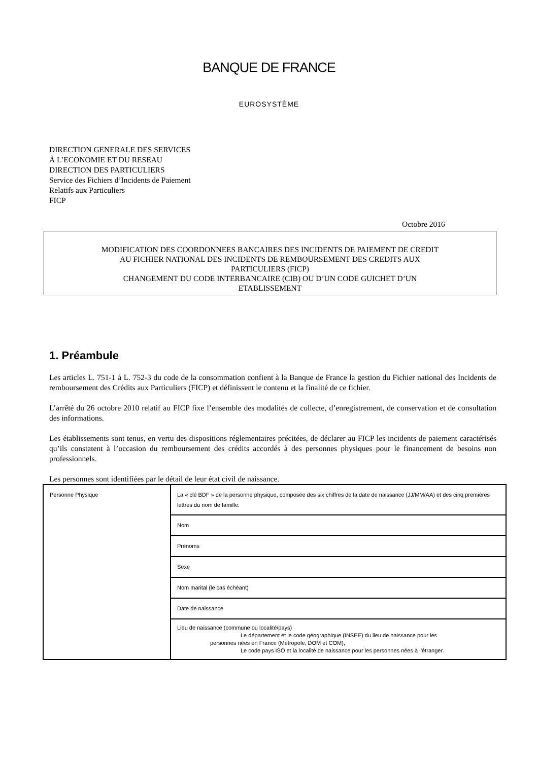BANQUE DE FRANCE
EUROSYSTÈME
DIRECTION GENERALE DES SERVICES
À L’ECONOMIE ET DU RESEAU
DIRECTION DES PARTICULIERS
Service des Fichiers d’Incidents de Paiement
Relatifs aux Particuliers
FICP
Octobre 2016
MODIFICATION DES COORDONNEES BANCAIRES DES INCIDENTS DE PAIEMENT DE CREDIT
AU FICHIER NATIONAL DES INCIDENTS DE REMBOURSEMENT DES CREDITS AUX
PARTICULIERS (FICP)
CHANGEMENT DU CODE INTERBANCAIRE (CIB) OU D’UN CODE GUICHET D’UN
ETABLISSEMENT
1. Préambule
Les articles L. 751-1 à L. 752-3 du code de la consommation confient à la Banque de France la gestion du Fichier national des Incidents de remboursement des Crédits aux Particuliers (FICP) et définissent le contenu et la finalité de ce fichier.
L’arrêté du 26 octobre 2010 relatif au FICP fixe l’ensemble des modalités de collecte, d’enregistrement, de conservation et de consultation des informations.
Les établissements sont tenus, en vertu des dispositions réglementaires précitées, de déclarer au FICP les incidents de paiement caractérisés qu’ils constatent à l’occasion du remboursement des crédits accordés à des personnes physiques pour le financement de besoins non professionnels.
Les personnes sont identifiées par le détail de leur état civil de naissance.
| Personne Physique | La « clé BDF » de la personne physique, composée des six chiffres de la date de naissance (JJ/MM/AA) et des cinq premières lettres du nom de famille. |
| | Nom |
| | Prénoms |
| | Sexe |
| | Nom marital (le cas échéant) |
| | Date de naissance |
| | Lieu de naissance (commune ou localité/pays) Le département et le code géographique (INSEE) du lieu de naissance pour les personnes nées en France (Métropole, DOM et COM), Le code pays ISO et la localité de naissance pour les personnes nées à l’étranger. |